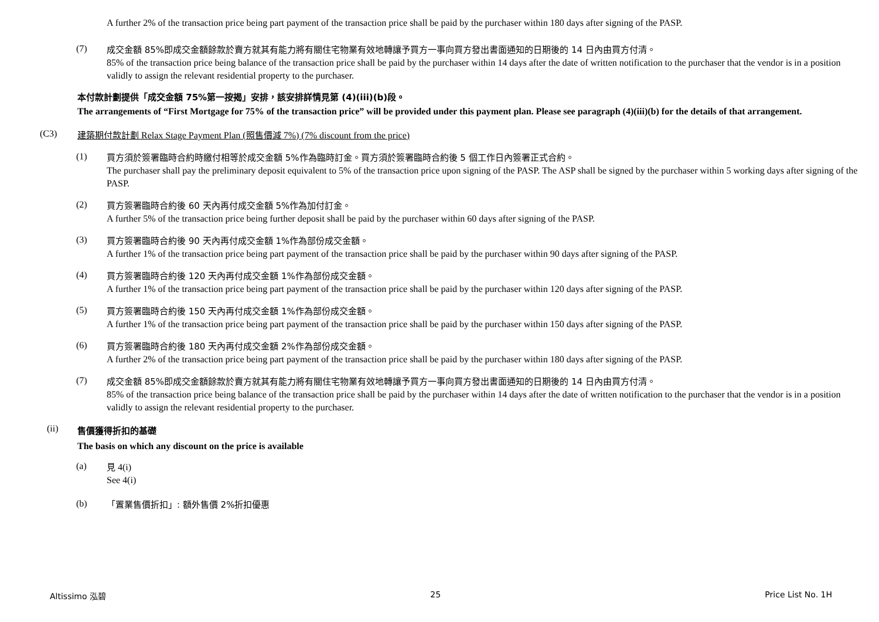A further 2% of the transaction price being part payment of the transaction price shall be paid by the purchaser within 180 days after signing of the PASP.
(7)
成交金額 85%即成交金額餘款於賣方就其有能力將有關住宅物業有效地轉讓予買方一事向買方發出書面通知的日期後的 14 日內由買方付清。
85% of the transaction price being balance of the transaction price shall be paid by the purchaser within 14 days after the date of written notification to the purchaser that the vendor is in a position validly to assign the relevant residential property to the purchaser.
本付款計劃提供「成交金額 75%第一按揭」安排，該安排詳情見第 (4)(iii)(b)段。
The arrangements of “First Mortgage for 75% of the transaction price” will be provided under this payment plan. Please see paragraph (4)(iii)(b) for the details of that arrangement.
(C3) 建築期付款計劃 Relax Stage Payment Plan (照售價減 7%) (7% discount from the price)
(1)
買方須於簽署臨時合約時繳付相等於成交金額 5%作為臨時訂金。買方須於簽署臨時合約後 5 個工作日內簽署正式合約。
The purchaser shall pay the preliminary deposit equivalent to 5% of the transaction price upon signing of the PASP. The ASP shall be signed by the purchaser within 5 working days after signing of the PASP.
(2)
買方簽署臨時合約後 60 天內再付成交金額 5%作為加付訂金。
A further 5% of the transaction price being further deposit shall be paid by the purchaser within 60 days after signing of the PASP.
(3)
買方簽署臨時合約後 90 天內再付成交金額 1%作為部份成交金額。
A further 1% of the transaction price being part payment of the transaction price shall be paid by the purchaser within 90 days after signing of the PASP.
(4)
買方簽署臨時合約後 120 天內再付成交金額 1%作為部份成交金額。
A further 1% of the transaction price being part payment of the transaction price shall be paid by the purchaser within 120 days after signing of the PASP.
(5)
買方簽署臨時合約後 150 天內再付成交金額 1%作為部份成交金額。
A further 1% of the transaction price being part payment of the transaction price shall be paid by the purchaser within 150 days after signing of the PASP.
(6)
買方簽署臨時合約後 180 天內再付成交金額 2%作為部份成交金額。
A further 2% of the transaction price being part payment of the transaction price shall be paid by the purchaser within 180 days after signing of the PASP.
(7)
成交金額 85%即成交金額餘款於賣方就其有能力將有關住宅物業有效地轉讓予買方一事向買方發出書面通知的日期後的 14 日內由買方付清。
85% of the transaction price being balance of the transaction price shall be paid by the purchaser within 14 days after the date of written notification to the purchaser that the vendor is in a position validly to assign the relevant residential property to the purchaser.
(ii)
售價獲得折扣的基礎
The basis on which any discount on the price is available
(a)
見 4(i)
See 4(i)
(b)
「置業售價折扣」: 額外售價 2%折扣優惠
Altissimo 泓碧 25 Price List No. 1H